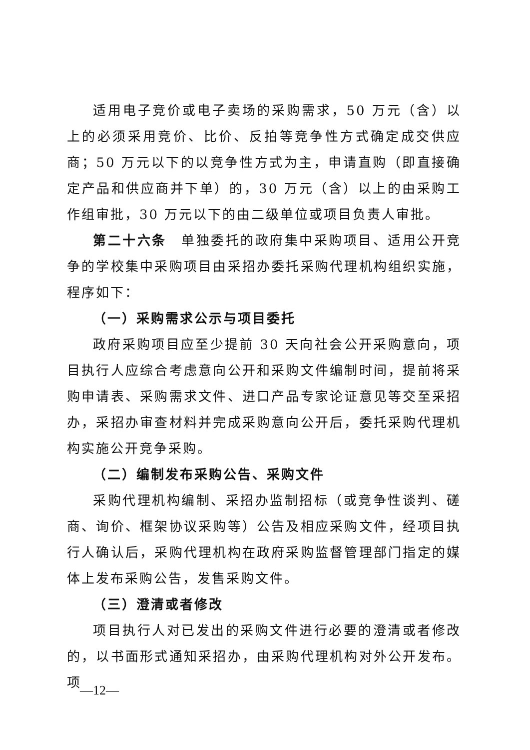适用电子竞价或电子卖场的采购需求，50 万元（含）以上的必须采用竞价、比价、反拍等竞争性方式确定成交供应商；50 万元以下的以竞争性方式为主，申请直购（即直接确定产品和供应商并下单）的，30 万元（含）以上的由采购工作组审批，30 万元以下的由二级单位或项目负责人审批。
第二十六条　单独委托的政府集中采购项目、适用公开竞争的学校集中采购项目由采招办委托采购代理机构组织实施，程序如下：
（一）采购需求公示与项目委托
政府采购项目应至少提前 30 天向社会公开采购意向，项目执行人应综合考虑意向公开和采购文件编制时间，提前将采购申请表、采购需求文件、进口产品专家论证意见等交至采招办，采招办审查材料并完成采购意向公开后，委托采购代理机构实施公开竞争采购。
（二）编制发布采购公告、采购文件
采购代理机构编制、采招办监制招标（或竞争性谈判、磋商、询价、框架协议采购等）公告及相应采购文件，经项目执行人确认后，采购代理机构在政府采购监督管理部门指定的媒体上发布采购公告，发售采购文件。
（三）澄清或者修改
项目执行人对已发出的采购文件进行必要的澄清或者修改的，以书面形式通知采招办，由采购代理机构对外公开发布。项
—12—